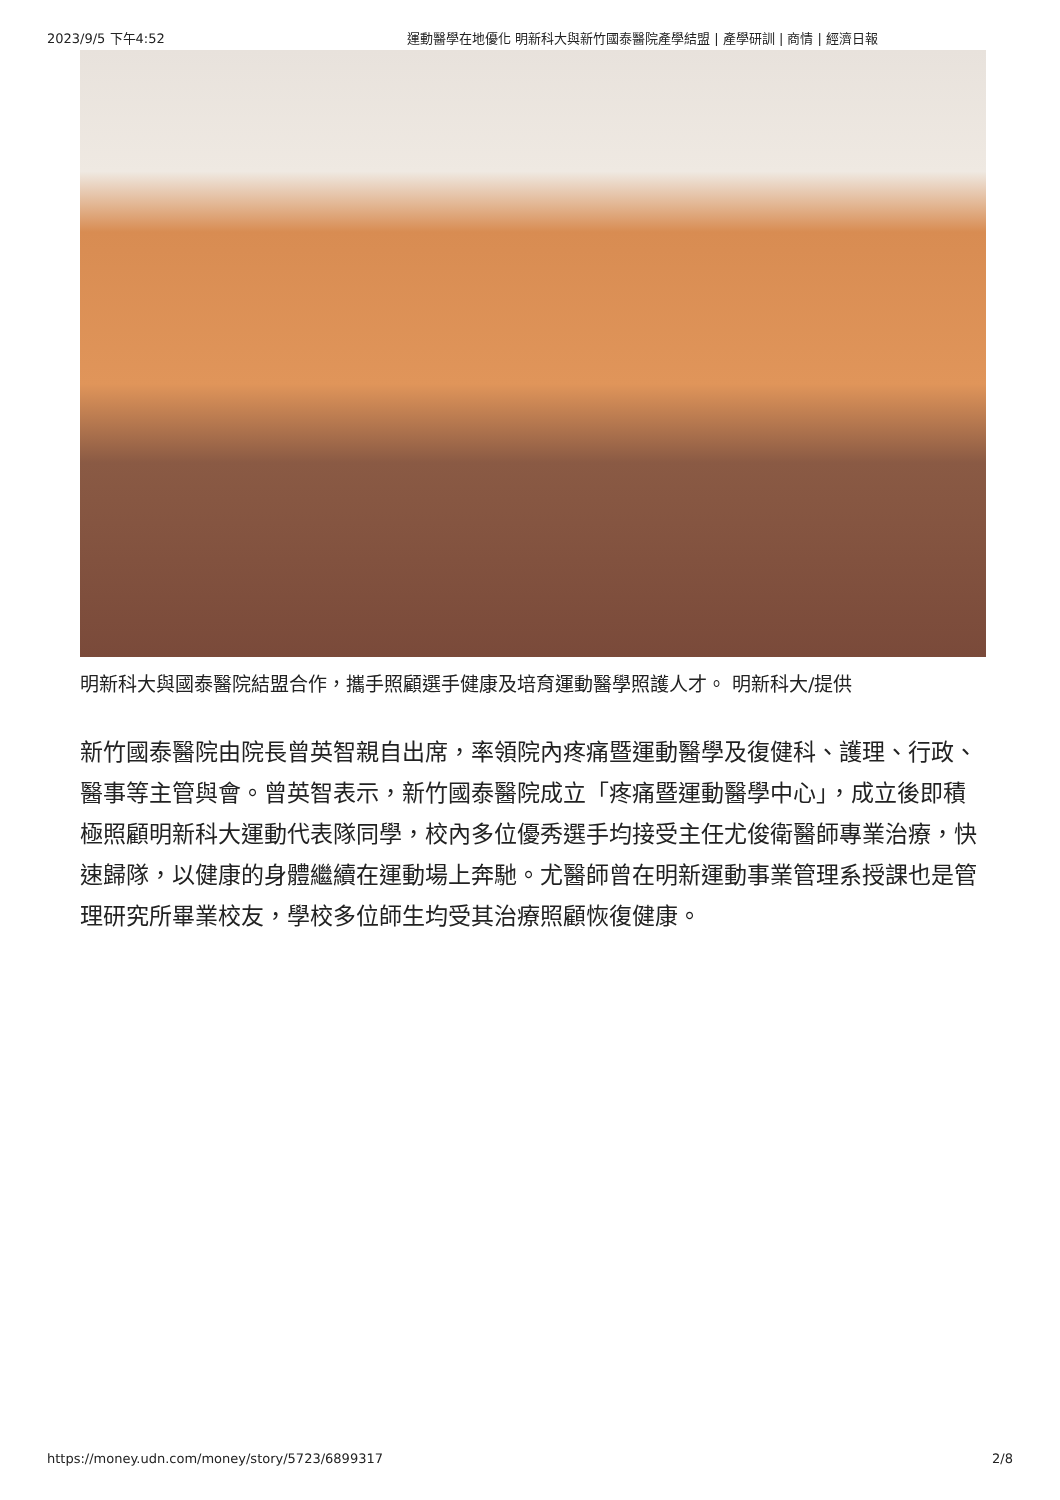2023/9/5 下午4:52 運動醫學在地優化 明新科大與新竹國泰醫院產學結盟 | 產學研訓 | 商情 | 經濟日報
明新科大與國泰醫院結盟合作，攜手照顧選手健康及培育運動醫學照護人才。 明新科大/提供
新竹國泰醫院由院長曾英智親自出席，率領院內疼痛暨運動醫學及復健科、護理、行政、醫事等主管與會。曾英智表示，新竹國泰醫院成立「疼痛暨運動醫學中心」，成立後即積極照顧明新科大運動代表隊同學，校內多位優秀選手均接受主任尤俊衛醫師專業治療，快速歸隊，以健康的身體繼續在運動場上奔馳。尤醫師曾在明新運動事業管理系授課也是管理研究所畢業校友，學校多位師生均受其治療照顧恢復健康。
https://money.udn.com/money/story/5723/6899317 2/8